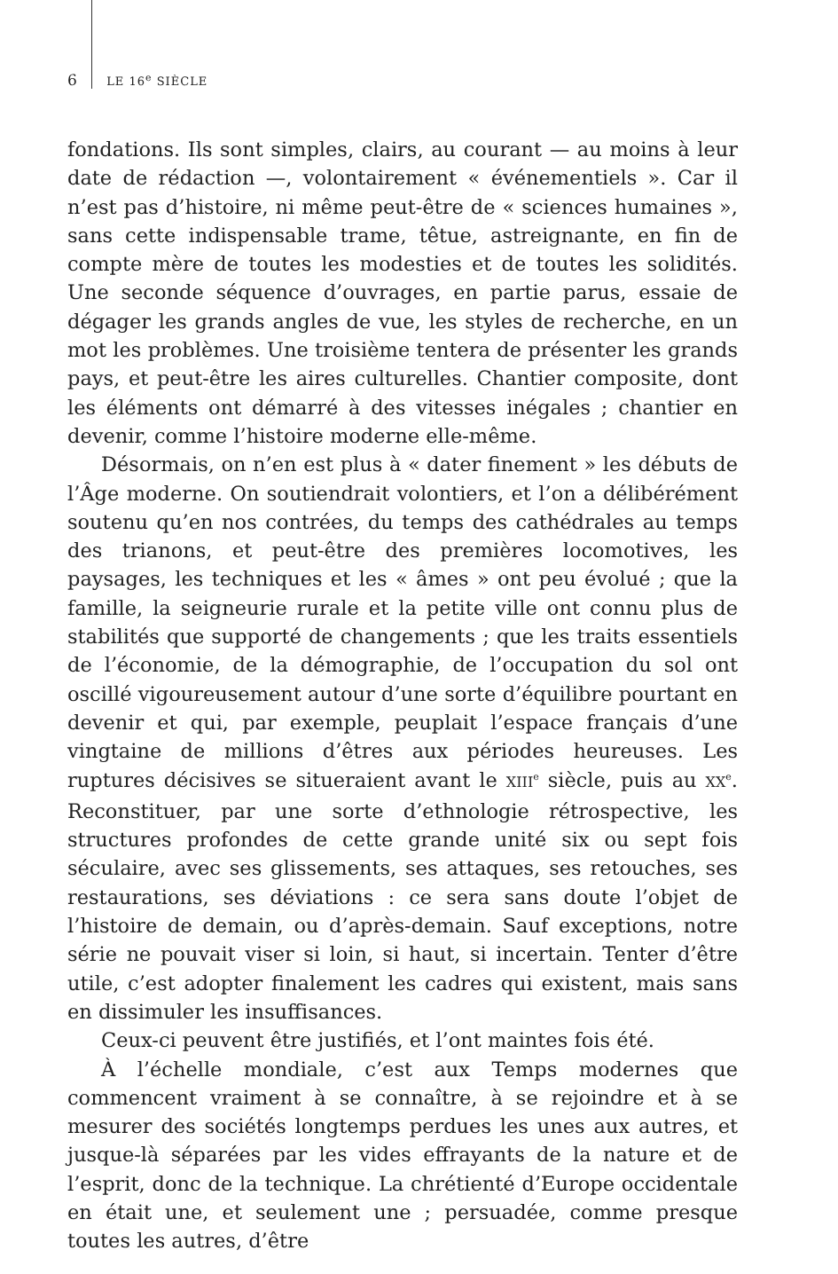6 LE 16<sup>e</sup> SIÈCLE
fondations. Ils sont simples, clairs, au courant — au moins à leur date de rédaction —, volontairement « événementiels ». Car il n’est pas d’histoire, ni même peut-être de « sciences humaines », sans cette indispensable trame, têtue, astreignante, en fin de compte mère de toutes les modesties et de toutes les solidités. Une seconde séquence d’ouvrages, en partie parus, essaie de dégager les grands angles de vue, les styles de recherche, en un mot les problèmes. Une troisième tentera de présenter les grands pays, et peut-être les aires culturelles. Chantier composite, dont les éléments ont démarré à des vitesses inégales ; chantier en devenir, comme l’histoire moderne elle-même.
Désormais, on n’en est plus à « dater finement » les débuts de l’Âge moderne. On soutiendrait volontiers, et l’on a délibérément soutenu qu’en nos contrées, du temps des cathédrales au temps des trianons, et peut-être des premières locomotives, les paysages, les techniques et les « âmes » ont peu évolué ; que la famille, la seigneurie rurale et la petite ville ont connu plus de stabilités que supporté de changements ; que les traits essentiels de l’économie, de la démographie, de l’occupation du sol ont oscillé vigoureusement autour d’une sorte d’équilibre pourtant en devenir et qui, par exemple, peuplait l’espace français d’une vingtaine de millions d’êtres aux périodes heureuses. Les ruptures décisives se situeraient avant le XIII<sup>e</sup> siècle, puis au XX<sup>e</sup>. Reconstituer, par une sorte d’ethnologie rétrospective, les structures profondes de cette grande unité six ou sept fois séculaire, avec ses glissements, ses attaques, ses retouches, ses restaurations, ses déviations : ce sera sans doute l’objet de l’histoire de demain, ou d’après-demain. Sauf exceptions, notre série ne pouvait viser si loin, si haut, si incertain. Tenter d’être utile, c’est adopter finalement les cadres qui existent, mais sans en dissimuler les insuffisances.
Ceux-ci peuvent être justifiés, et l’ont maintes fois été.
À l’échelle mondiale, c’est aux Temps modernes que commencent vraiment à se connaître, à se rejoindre et à se mesurer des sociétés longtemps perdues les unes aux autres, et jusque-là séparées par les vides effrayants de la nature et de l’esprit, donc de la technique. La chrétienté d’Europe occidentale en était une, et seulement une ; persuadée, comme presque toutes les autres, d’être